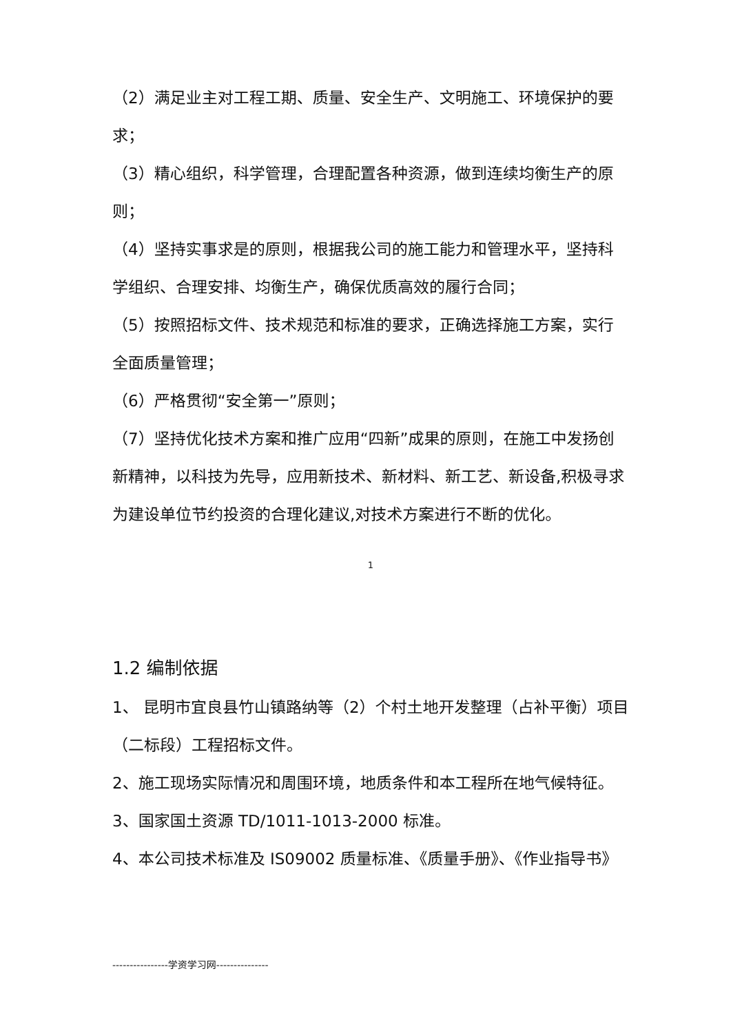（2）满足业主对工程工期、质量、安全生产、文明施工、环境保护的要求；
（3）精心组织，科学管理，合理配置各种资源，做到连续均衡生产的原则；
（4）坚持实事求是的原则，根据我公司的施工能力和管理水平，坚持科学组织、合理安排、均衡生产，确保优质高效的履行合同；
（5）按照招标文件、技术规范和标准的要求，正确选择施工方案，实行全面质量管理；
（6）严格贯彻“安全第一”原则；
（7）坚持优化技术方案和推广应用“四新”成果的原则，在施工中发扬创新精神，以科技为先导，应用新技术、新材料、新工艺、新设备,积极寻求为建设单位节约投资的合理化建议,对技术方案进行不断的优化。
1
1.2 编制依据
1、 昆明市宜良县竹山镇路纳等（2）个村土地开发整理（占补平衡）项目（二标段）工程招标文件。
2、施工现场实际情况和周围环境，地质条件和本工程所在地气候特征。
3、国家国土资源 TD/1011-1013-2000 标准。
4、本公司技术标准及 IS09002 质量标准、《质量手册》、《作业指导书》
----------------学资学习网---------------